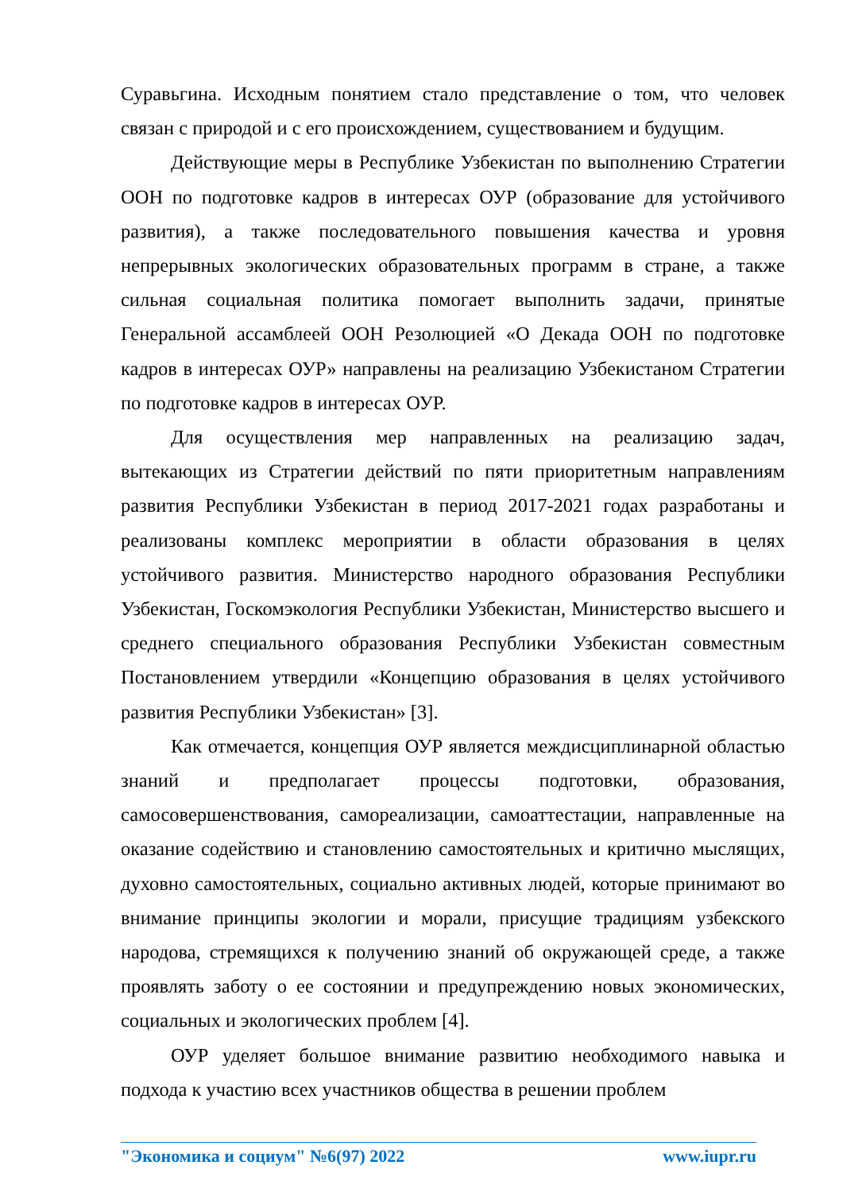Суравьгина. Исходным понятием стало представление о том, что человек связан с природой и с его происхождением, существованием и будущим.
Действующие меры в Республике Узбекистан по выполнению Стратегии ООН по подготовке кадров в интересах ОУР (образование для устойчивого развития), а также последовательного повышения качества и уровня непрерывных экологических образовательных программ в стране, а также сильная социальная политика помогает выполнить задачи, принятые Генеральной ассамблеей ООН Резолюцией «О Декада ООН по подготовке кадров в интересах ОУР» направлены на реализацию Узбекистаном Стратегии по подготовке кадров в интересах ОУР.
Для осуществления мер направленных на реализацию задач, вытекающих из Стратегии действий по пяти приоритетным направлениям развития Республики Узбекистан в период 2017-2021 годах разработаны и реализованы комплекс мероприятии в области образования в целях устойчивого развития. Министерство народного образования Республики Узбекистан, Госкомэкология Республики Узбекистан, Министерство высшего и среднего специального образования Республики Узбекистан совместным Постановлением утвердили «Концепцию образования в целях устойчивого развития Республики Узбекистан» [3].
Как отмечается, концепция ОУР является междисциплинарной областью знаний и предполагает процессы подготовки, образования, самосовершенствования, самореализации, самоаттестации, направленные на оказание содействию и становлению самостоятельных и критично мыслящих, духовно самостоятельных, социально активных людей, которые принимают во внимание принципы экологии и морали, присущие традициям узбекского народова, стремящихся к получению знаний об окружающей среде, а также проявлять заботу о ее состоянии и предупреждению новых экономических, социальных и экологических проблем [4].
ОУР уделяет большое внимание развитию необходимого навыка и подхода к участию всех участников общества в решении проблем
"Экономика и социум" №6(97) 2022 www.iupr.ru